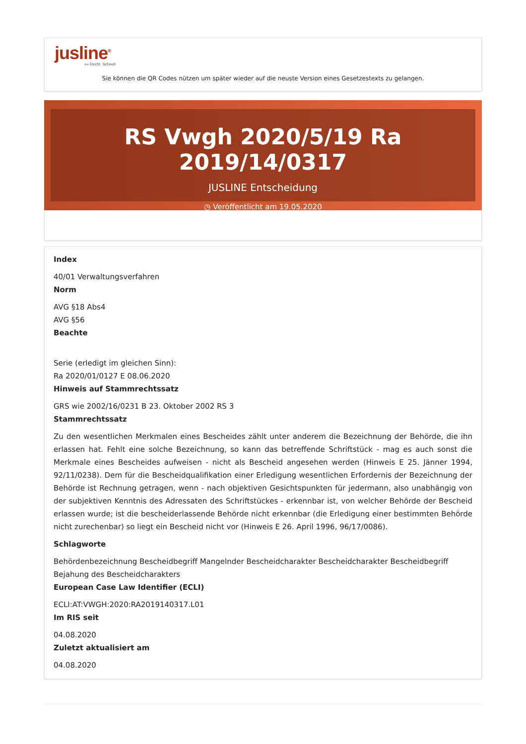jusline<sup>®</sup>
»» Recht. Schnell
Sie können die QR Codes nützen um später wieder auf die neuste Version eines Gesetzestexts zu gelangen.
RS Vwgh 2020/5/19 Ra 2019/14/0317
JUSLINE Entscheidung
◷ Veröffentlicht am 19.05.2020
Index
40/01 Verwaltungsverfahren
Norm
AVG §18 Abs4
AVG §56
Beachte
Serie (erledigt im gleichen Sinn):
Ra 2020/01/0127 E 08.06.2020
Hinweis auf Stammrechtssatz
GRS wie 2002/16/0231 B 23. Oktober 2002 RS 3
Stammrechtssatz
Zu den wesentlichen Merkmalen eines Bescheides zählt unter anderem die Bezeichnung der Behörde, die ihn erlassen hat. Fehlt eine solche Bezeichnung, so kann das betreffende Schriftstück - mag es auch sonst die Merkmale eines Bescheides aufweisen - nicht als Bescheid angesehen werden (Hinweis E 25. Jänner 1994, 92/11/0238). Dem für die Bescheidqualifikation einer Erledigung wesentlichen Erfordernis der Bezeichnung der Behörde ist Rechnung getragen, wenn - nach objektiven Gesichtspunkten für jedermann, also unabhängig von der subjektiven Kenntnis des Adressaten des Schriftstückes - erkennbar ist, von welcher Behörde der Bescheid erlassen wurde; ist die bescheiderlassende Behörde nicht erkennbar (die Erledigung einer bestimmten Behörde nicht zurechenbar) so liegt ein Bescheid nicht vor (Hinweis E 26. April 1996, 96/17/0086).
Schlagworte
Behördenbezeichnung Bescheidbegriff Mangelnder Bescheidcharakter Bescheidcharakter Bescheidbegriff Bejahung des Bescheidcharakters
European Case Law Identifier (ECLI)
ECLI:AT:VWGH:2020:RA2019140317.L01
Im RIS seit
04.08.2020
Zuletzt aktualisiert am
04.08.2020